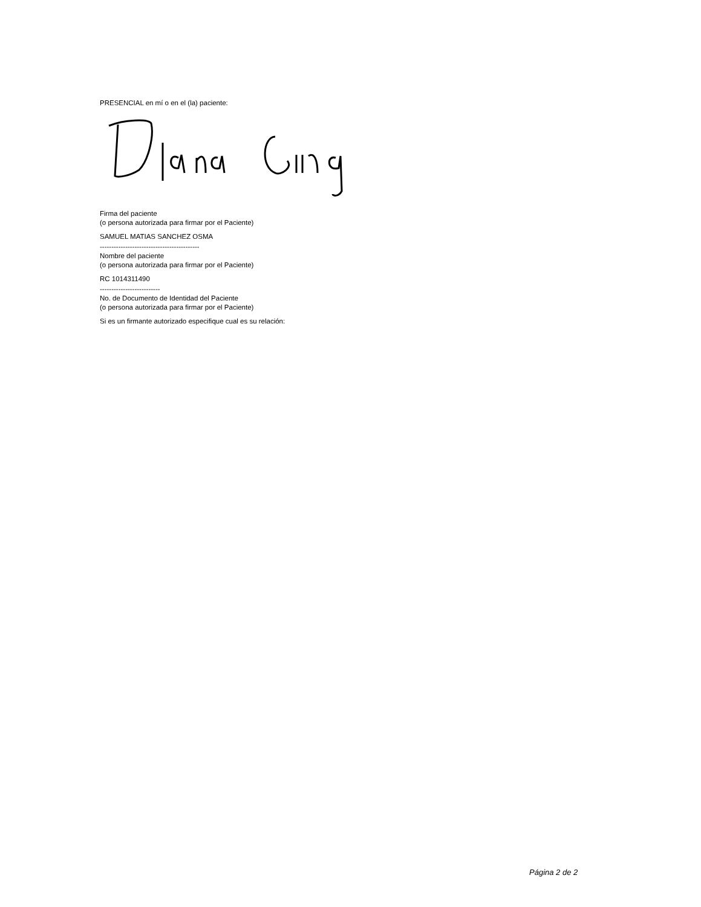PRESENCIAL en mí o en el (la) paciente:
Firma del paciente
(o persona autorizada para firmar por el Paciente)
SAMUEL MATIAS SANCHEZ OSMA
-------------------------------------------
Nombre del paciente
(o persona autorizada para firmar por el Paciente)
RC 1014311490
--------------------------
No. de Documento de Identidad del Paciente
(o persona autorizada para firmar por el Paciente)
Si es un firmante autorizado especifique cual es su relación:
Página 2 de 2